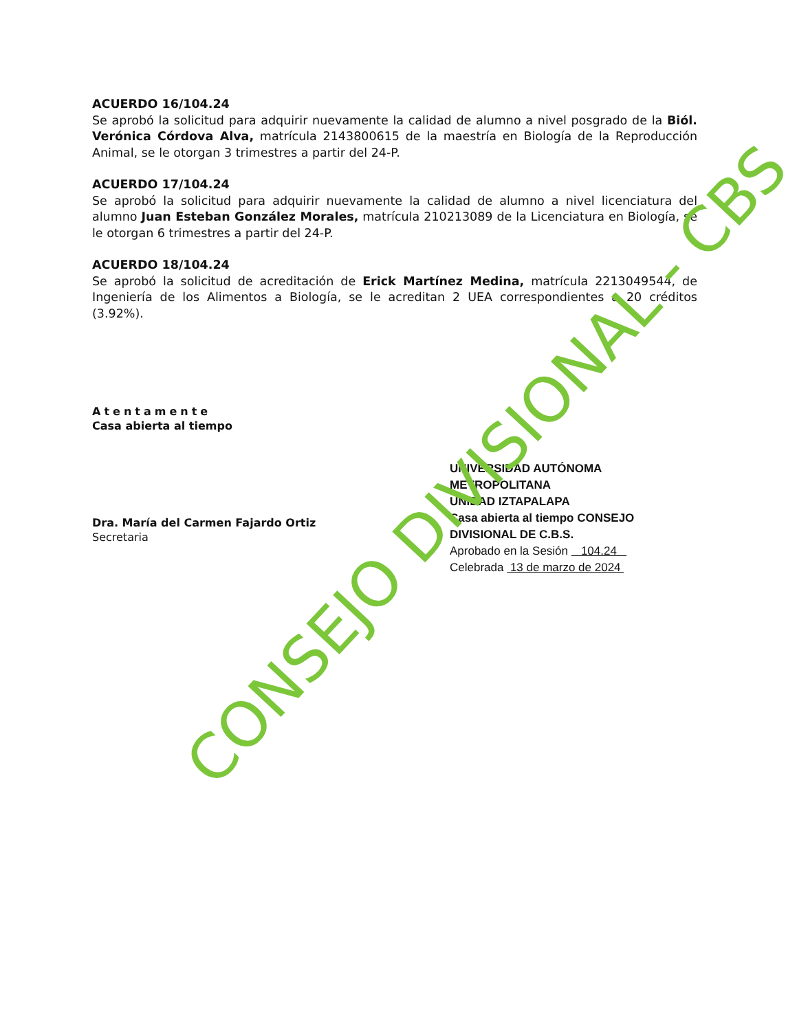ACUERDO 16/104.24
Se aprobó la solicitud para adquirir nuevamente la calidad de alumno a nivel posgrado de la Biól. Verónica Córdova Alva, matrícula 2143800615 de la maestría en Biología de la Reproducción Animal, se le otorgan 3 trimestres a partir del 24-P.
ACUERDO 17/104.24
Se aprobó la solicitud para adquirir nuevamente la calidad de alumno a nivel licenciatura del alumno Juan Esteban González Morales, matrícula 210213089 de la Licenciatura en Biología, se le otorgan 6 trimestres a partir del 24-P.
ACUERDO 18/104.24
Se aprobó la solicitud de acreditación de Erick Martínez Medina, matrícula 2213049544, de Ingeniería de los Alimentos a Biología, se le acreditan 2 UEA correspondientes a 20 créditos (3.92%).
Atentamente
Casa abierta al tiempo
Dra. María del Carmen Fajardo Ortiz
Secretaria
UNIVERSIDAD AUTÓNOMA METROPOLITANA
UNIDAD IZTAPALAPA
Casa abierta al tiempo CONSEJO DIVISIONAL DE C.B.S.
Aprobado en la Sesión 104.24
Celebrada 13 de marzo de 2024
CONSEJO DIVISIONAL - CBS